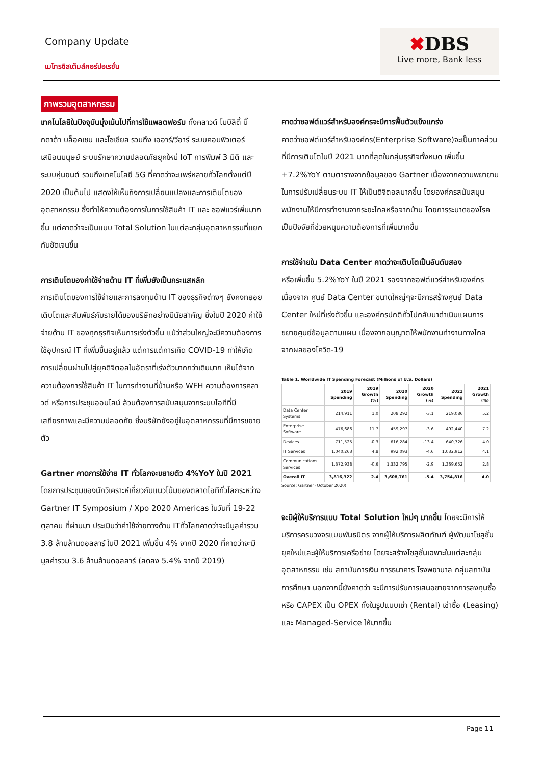Company Update
เมโทรซิสเต็มส์คอร์ปอเรชั่น
✖DBS
Live more, Bank less
ภาพรวมอุตสาหกรรม
เทคโนโลยีในปัจจุบันมุ่งเน้นไปที่การใช้แพลตฟอร์ม ทั้งคลาวด์ โมบิลิตี้ บิ๊กดาต้า บล็อคเชน และโซเชียล รวมถึง เออาร์/วีอาร์ ระบบคอมพิวเตอร์เสมือนมนุษย์ ระบบรักษาความปลอดภัยยุคใหม่ IoT การพิมพ์ 3 มิติ และระบบหุ่นยนต์ รวมถึงเทคโนโลยี 5G ที่คาดว่าจะแพร่หลายทั่วโลกตั้งแต่ปี 2020 เป็นต้นไป แสดงให้เห็นถึงการเปลี่ยนแปลงและการเติบโตของอุตสาหกรรม ซึ่งทำให้ความต้องการในการใช้สินค้า IT และ ซอฟแวร์เพิ่มมากขึ้น แต่คาดว่าจะเป็นแบบ Total Solution ในแต่ละกลุ่มอุตสาหกรรมที่แยกกันชัดเจนขึ้น
การเติบโตของค่าใช้จ่ายด้าน IT ที่เพิ่มยังเป็นกระแสหลัก
การเติบโตของการใช้จ่ายและการลงทุนด้าน IT ของธุรกิจต่างๆ ยังคงทยอยเติบโตและสัมพันธ์กับรายได้ของบริษัทอย่างมีนัยสำคัญ ซึ่งในปี 2020 ค่าใช้จ่ายด้าน IT ของทุกธุรกิจเห็นการเร่งตัวขึ้น แม้ว่าส่วนใหญ่จะมีความต้องการใช้อุปกรณ์ IT ที่เพิ่มขึ้นอยู่แล้ว แต่การแต่การเกิด COVID-19 ทำให้เกิดการเปลี่ยนผ่านไปสู่ยุคดิจิตอลในอัตราที่เร่งตัวมากกว่าเดิมมาก เห็นได้จากความต้องการใช้สินค้า IT ในการทำงานที่บ้านหรือ WFH ความต้องการคลาวด์ หรือการประชุมออนไลน์ ล้วนต้องการสนับสนุนจากระบบไอทีที่มีเสถียรภาพและมีความปลอดภัย ซึ่งบริษัทยังอยู่ในอุตสาหกรรมที่มีการขยายตัว
Gartner คาดการใช้จ่าย IT ทั่วโลกจะขยายตัว 4%YoY ในปี 2021 โดยการประชุมของนักวิเคราะห์เกี่ยวกับแนวโน้มของตลาดไอทีทั่วโลกระหว่าง Gartner IT Symposium / Xpo 2020 Americas ในวันที่ 19-22 ตุลาคม ที่ผ่านมา ประเมินว่าค่าใช้จ่ายทางด้าน ITทั่วโลกคาดว่าจะมีมูลค่ารวม 3.8 ล้านล้านดอลลาร์ ในปี 2021 เพิ่มขึ้น 4% จากปี 2020 ที่คาดว่าจะมีมูลค่ารวม 3.6 ล้านล้านดอลลาร์ (ลดลง 5.4% จากปี 2019)
คาดว่าซอฟต์แวร์สำหรับองค์กรจะมีการฟื้นตัวแข็งแกร่ง
คาดว่าซอฟต์แวร์สำหรับองค์กร(Enterprise Software)จะเป็นภาคส่วนที่มีการเติบโตในปี 2021 มากที่สุดในกลุ่มธุรกิจทั้งหมด เพิ่มขึ้น +7.2%YoY ตามตารางจากข้อมูลของ Gartner เนื่องจากความพยายามในการปรับเปลี่ยนระบบ IT ให้เป็นดิจิตอลมากขึ้น โดยองค์กรสนับสนุนพนักงานให้มีการทำงานจากระยะไกลหรือจากบ้าน โดยการระบาดของโรคเป็นปัจจัยที่ช่วยหนุนความต้องการที่เพิ่มมากขึ้น
การใช้จ่ายใน Data Center คาดว่าจะเติบโตเป็นอันดับสอง
หรือเพิ่มขึ้น 5.2%YoY ในปี 2021 รองจากซอฟต์แวร์สำหรับองค์กร เนื่องจาก ศูนย์ Data Center ขนาดใหญ่ๆจะมีการสร้างศูนย์ Data Center ใหม่ที่เร่งตัวขึ้น และองค์กรปกติทั่วไปกลับมาดำเนินแผนการขยายศูนย์ข้อมูลตามแผน เนื่องจากอนุญาตให้พนักงานทำงานทางไกล จากผลของโควิด-19
Table 1. Worldwide IT Spending Forecast (Millions of U.S. Dollars)
| | 2019 Spending | 2019 Growth (%) | 2020 Spending | 2020 Growth (%) | 2021 Spending | 2021 Growth (%) |
| --- | --- | --- | --- | --- | --- | --- |
| Data Center Systems | 214,911 | 1.0 | 208,292 | -3.1 | 219,086 | 5.2 |
| Enterprise Software | 476,686 | 11.7 | 459,297 | -3.6 | 492,440 | 7.2 |
| Devices | 711,525 | -0.3 | 616,284 | -13.4 | 640,726 | 4.0 |
| IT Services | 1,040,263 | 4.8 | 992,093 | -4.6 | 1,032,912 | 4.1 |
| Communications Services | 1,372,938 | -0.6 | 1,332,795 | -2.9 | 1,369,652 | 2.8 |
| Overall IT | 3,816,322 | 2.4 | 3,608,761 | -5.4 | 3,754,816 | 4.0 |
Source: Gartner (October 2020)
จะมีผู้ให้บริการแบบ Total Solution ใหม่ๆ มากขึ้น โดยจะมีการให้บริการครบวงจรแบบพันธมิตร จากผู้ให้บริการผลิตภัณฑ์ ผู้พัฒนาโซลูชั่นยุคใหม่และผู้ให้บริการเครือข่าย โดยจะสร้างโซลูชั่นเฉพาะในแต่ละกลุ่มอุตสาหกรรม เช่น สถาบันการเงิน การธนาคาร โรงพยาบาล กลุ่มสถาบันการศึกษา นอกจากนี้ยังคาดว่า จะมีการปรับการเสนอขายจากการลงทุนซื้อหรือ CAPEX เป็น OPEX ทั้งในรูปแบบเช่า (Rental) เช่าซื้อ (Leasing) และ Managed-Service ให้มากขึ้น
Page 11